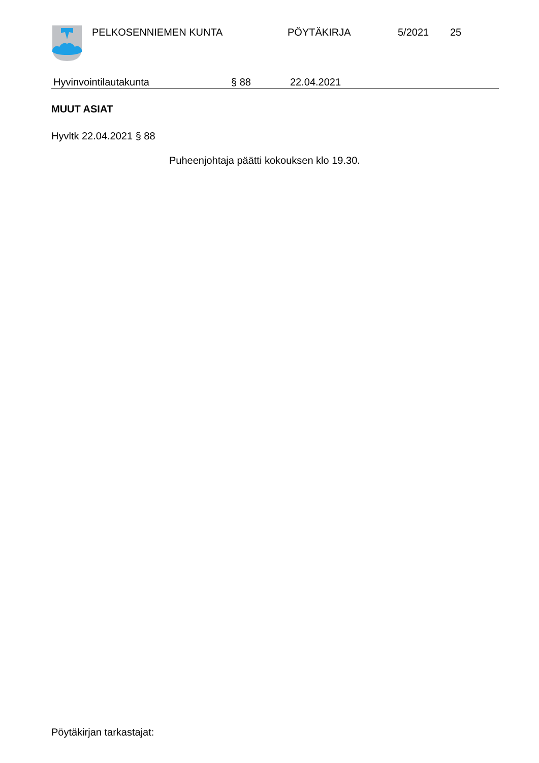PELKOSENNIEMEN KUNTA PÖYTÄKIRJA 5/2021 25
Hyvinvointilautakunta § 88 22.04.2021
MUUT ASIAT
Hyvltk 22.04.2021 § 88
Puheenjohtaja päätti kokouksen klo 19.30.
Pöytäkirjan tarkastajat: